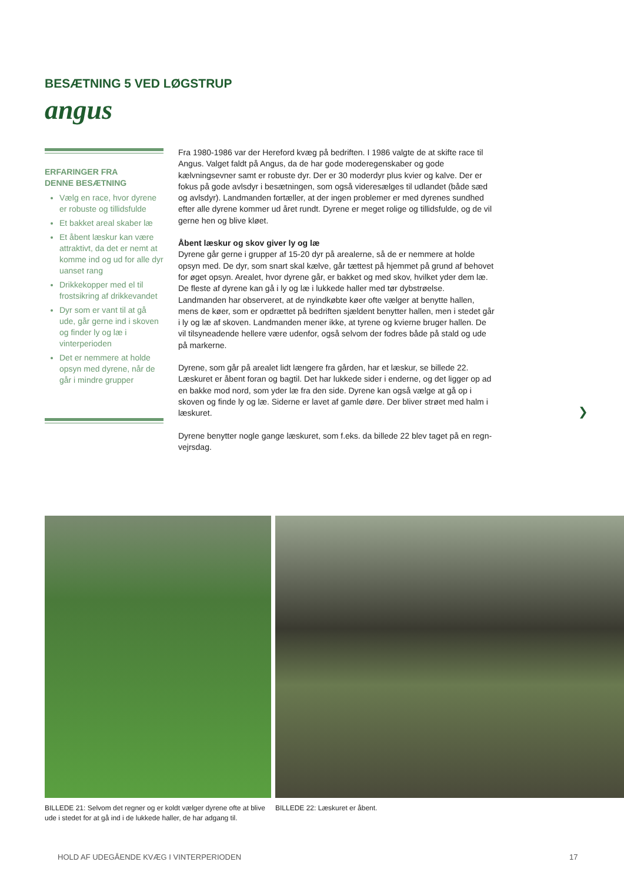BESÆTNING 5 VED LØGSTRUP
angus
ERFARINGER FRA
DENNE BESÆTNING
Vælg en race, hvor dyrene er robuste og tillidsfulde
Et bakket areal skaber læ
Et åbent læskur kan være attraktivt, da det er nemt at komme ind og ud for alle dyr uanset rang
Drikkekopper med el til frostsikring af drikkevandet
Dyr som er vant til at gå ude, går gerne ind i skoven og finder ly og læ i vinterperioden
Det er nemmere at holde opsyn med dyrene, når de går i mindre grupper
Fra 1980-1986 var der Hereford kvæg på bedriften. I 1986 valgte de at skifte race til Angus. Valget faldt på Angus, da de har gode moderegenskaber og gode kælvningsevner samt er robuste dyr. Der er 30 moderdyr plus kvier og kalve. Der er fokus på gode avlsdyr i besætningen, som også videresælges til udlandet (både sæd og avlsdyr). Landmanden fortæller, at der ingen problemer er med dyrenes sundhed efter alle dyrene kommer ud året rundt. Dyrene er meget rolige og tillidsfulde, og de vil gerne hen og blive kløet.
Åbent læskur og skov giver ly og læ
Dyrene går gerne i grupper af 15-20 dyr på arealerne, så de er nemmere at holde opsyn med. De dyr, som snart skal kælve, går tættest på hjemmet på grund af behovet for øget opsyn. Arealet, hvor dyrene går, er bakket og med skov, hvilket yder dem læ. De fleste af dyrene kan gå i ly og læ i lukkede haller med tør dybstrøelse.
Landmanden har observeret, at de nyindkøbte køer ofte vælger at benytte hallen, mens de køer, som er opdrættet på bedriften sjældent benytter hallen, men i stedet går i ly og læ af skoven. Landmanden mener ikke, at tyrene og kvierne bruger hallen. De vil tilsynea­dende hellere være udenfor, også selvom der fodres både på stald og ude på markerne.
Dyrene, som går på arealet lidt længere fra gården, har et læskur, se billede 22. Læskuret er åbent foran og bagtil. Det har lukkede sider i enderne, og det ligger op ad en bakke mod nord, som yder læ fra den side. Dyrene kan også vælge at gå op i skoven og finde ly og læ. Siderne er lavet af gamle døre. Der bliver strøet med halm i læskuret.
Dyrene benytter nogle gange læskuret, som f.eks. da billede 22 blev taget på en regn-vejrsdag.
❯
BILLEDE 21: Selvom det regner og er koldt vælger dyrene ofte at blive ude i stedet for at gå ind i de lukkede haller, de har adgang til.
BILLEDE 22: Læskuret er åbent.
HOLD AF UDEGÅENDE KVÆG I VINTERPERIODEN
17